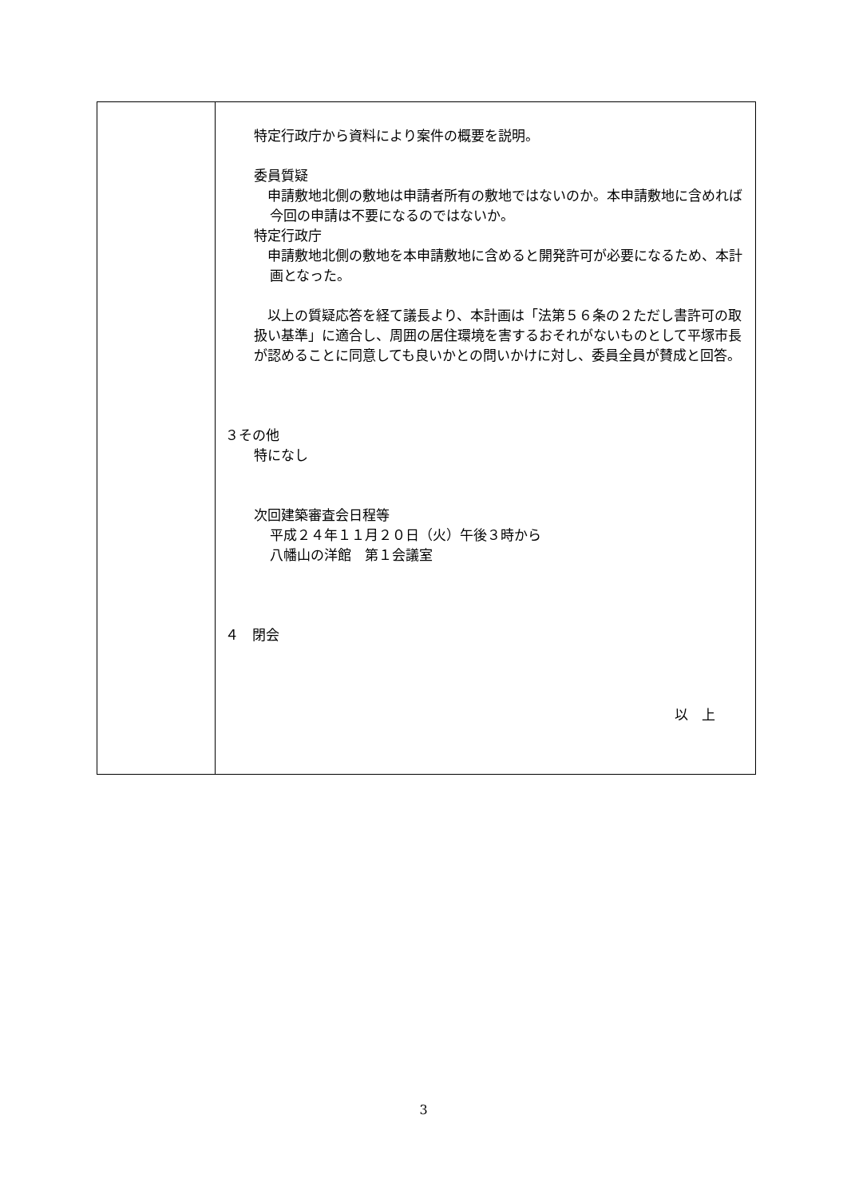| | 特定行政庁から資料により案件の概要を説明。 委員質疑 申請敷地北側の敷地は申請者所有の敷地ではないのか。本申請敷地に含めれば今回の申請は不要になるのではないか。 特定行政庁 申請敷地北側の敷地を本申請敷地に含めると開発許可が必要になるため、本計画となった。 以上の質疑応答を経て議長より、本計画は「法第５６条の２ただし書許可の取扱い基準」に適合し、周囲の居住環境を害するおそれがないものとして平塚市長が認めることに同意しても良いかとの問いかけに対し、委員全員が賛成と回答。 ３その他 特になし 次回建築審査会日程等 平成２４年１１月２０日（火）午後３時から 八幡山の洋館 第１会議室 ４ 閉会 以 上 |
3